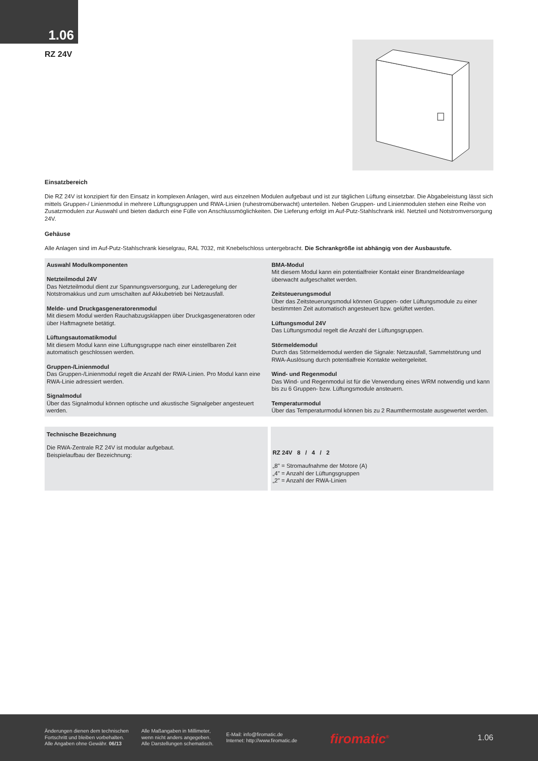1.06
RZ 24V
Einsatzbereich
Die RZ 24V ist konzipiert für den Einsatz in komplexen Anlagen, wird aus einzelnen Modulen aufgebaut und ist zur täglichen Lüftung einsetzbar. Die Abgabeleistung lässt sich mittels Gruppen-/ Linienmodul in mehrere Lüftungsgruppen und RWA-Linien (ruhestromüberwacht) unterteilen. Neben Gruppen- und Linienmodulen stehen eine Reihe von Zusatzmodulen zur Auswahl und bieten dadurch eine Fülle von Anschlussmöglichkeiten. Die Lieferung erfolgt im Auf-Putz-Stahlschrank inkl. Netzteil und Notstromversorgung 24V.
Gehäuse
Alle Anlagen sind im Auf-Putz-Stahlschrank kieselgrau, RAL 7032, mit Knebelschloss untergebracht. Die Schrankgröße ist abhängig von der Ausbaustufe.
Auswahl Modulkomponenten
Netzteilmodul 24V
Das Netzteilmodul dient zur Spannungsversorgung, zur Laderegelung der Notstromakkus und zum umschalten auf Akkubetrieb bei Netzausfall.
Melde- und Druckgasgeneratorenmodul
Mit diesem Modul werden Rauchabzugsklappen über Druckgasgeneratoren oder über Haftmagnete betätigt.
Lüftungsautomatikmodul
Mit diesem Modul kann eine Lüftungsgruppe nach einer einstellbaren Zeit automatisch geschlossen werden.
Gruppen-/Linienmodul
Das Gruppen-/Linienmodul regelt die Anzahl der RWA-Linien. Pro Modul kann eine RWA-Linie adressiert werden.
Signalmodul
Über das Signalmodul können optische und akustische Signalgeber angesteuert werden.
BMA-Modul
Mit diesem Modul kann ein potentialfreier Kontakt einer Brandmeldeanlage überwacht aufgeschaltet werden.
Zeitsteuerungsmodul
Über das Zeitsteuerungsmodul können Gruppen- oder Lüftungsmodule zu einer bestimmten Zeit automatisch angesteuert bzw. gelüftet werden.
Lüftungsmodul 24V
Das Lüftungsmodul regelt die Anzahl der Lüftungsgruppen.
Störmeldemodul
Durch das Störmeldemodul werden die Signale: Netzausfall, Sammelstörung und RWA-Auslösung durch potentialfreie Kontakte weitergeleitet.
Wind- und Regenmodul
Das Wind- und Regenmodul ist für die Verwendung eines WRM notwendig und kann bis zu 6 Gruppen- bzw. Lüftungsmodule ansteuern.
Temperaturmodul
Über das Temperaturmodul können bis zu 2 Raumthermostate ausgewertet werden.
Technische Bezeichnung
Die RWA-Zentrale RZ 24V ist modular aufgebaut.
Beispielaufbau der Bezeichnung:
RZ 24V 8 / 4 / 2
„8" = Stromaufnahme der Motore (A)
„4" = Anzahl der Lüftungsgruppen
„2" = Anzahl der RWA-Linien
Änderungen dienen dem technischen
Fortschritt und bleiben vorbehalten.
Alle Angaben ohne Gewähr. 06/13
Alle Maßangaben in Millimeter,
wenn nicht anders angegeben.
Alle Darstellungen schematisch.
E-Mail: info@firomatic.de
Internet: http://www.firomatic.de
firomatic<sup>®</sup>
1.06